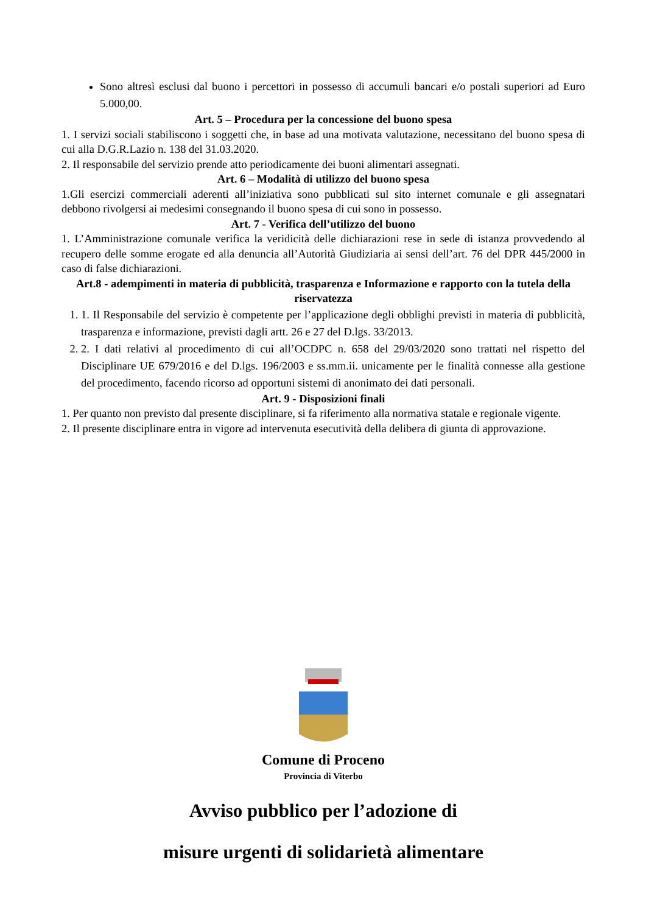Sono altresì esclusi dal buono i percettori in possesso di accumuli bancari e/o postali superiori ad Euro 5.000,00.
Art. 5 – Procedura per la concessione del buono spesa
1. I servizi sociali stabiliscono i soggetti che, in base ad una motivata valutazione, necessitano del buono spesa di cui alla D.G.R.Lazio n. 138 del 31.03.2020.
2. Il responsabile del servizio prende atto periodicamente dei buoni alimentari assegnati.
Art. 6 – Modalità di utilizzo del buono spesa
1.Gli esercizi commerciali aderenti all’iniziativa sono pubblicati sul sito internet comunale e gli assegnatari debbono rivolgersi ai medesimi consegnando il buono spesa di cui sono in possesso.
Art. 7 - Verifica dell’utilizzo del buono
1. L’Amministrazione comunale verifica la veridicità delle dichiarazioni rese in sede di istanza provvedendo al recupero delle somme erogate ed alla denuncia all’Autorità Giudiziaria ai sensi dell’art. 76 del DPR 445/2000 in caso di false dichiarazioni.
Art.8 - adempimenti in materia di pubblicità, trasparenza e Informazione e rapporto con la tutela della riservatezza
1. 1. Il Responsabile del servizio è competente per l’applicazione degli obblighi previsti in materia di pubblicità, trasparenza e informazione, previsti dagli artt. 26 e 27 del D.lgs. 33/2013.
2. 2. I dati relativi al procedimento di cui all’OCDPC n. 658 del 29/03/2020 sono trattati nel rispetto del Disciplinare UE 679/2016 e del D.lgs. 196/2003 e ss.mm.ii. unicamente per le finalità connesse alla gestione del procedimento, facendo ricorso ad opportuni sistemi di anonimato dei dati personali.
Art. 9 - Disposizioni finali
1. Per quanto non previsto dal presente disciplinare, si fa riferimento alla normativa statale e regionale vigente.
2. Il presente disciplinare entra in vigore ad intervenuta esecutività della delibera di giunta di approvazione.
Comune di Proceno
Provincia di Viterbo
Avviso pubblico per l’adozione di
misure urgenti di solidarietà alimentare